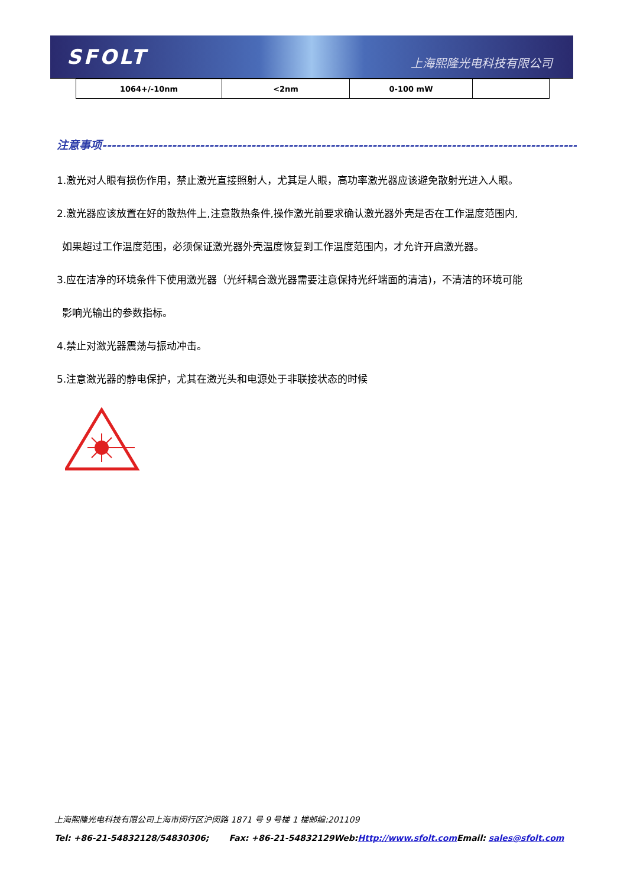SFOLT 上海熙隆光电科技有限公司
| 1064+/-10nm | <2nm | 0-100 mW | |
注意事项-------------------------------------------------------------------------------------------------------
1.激光对人眼有损伤作用，禁止激光直接照射人，尤其是人眼，高功率激光器应该避免散射光进入人眼。
2.激光器应该放置在好的散热件上,注意散热条件,操作激光前要求确认激光器外壳是否在工作温度范围内,
如果超过工作温度范围，必须保证激光器外壳温度恢复到工作温度范围内，才允许开启激光器。
3.应在洁净的环境条件下使用激光器（光纤耦合激光器需要注意保持光纤端面的清洁)，不清洁的环境可能
影响光输出的参数指标。
4.禁止对激光器震荡与振动冲击。
5.注意激光器的静电保护，尤其在激光头和电源处于非联接状态的时候
上海熙隆光电科技有限公司上海市闵行区沪闵路 1871 号 9 号楼 1 楼邮编:201109
Tel: +86-21-54832128/54830306; Fax: +86-21-54832129Web:Http://www.sfolt.com Email: sales@sfolt.com